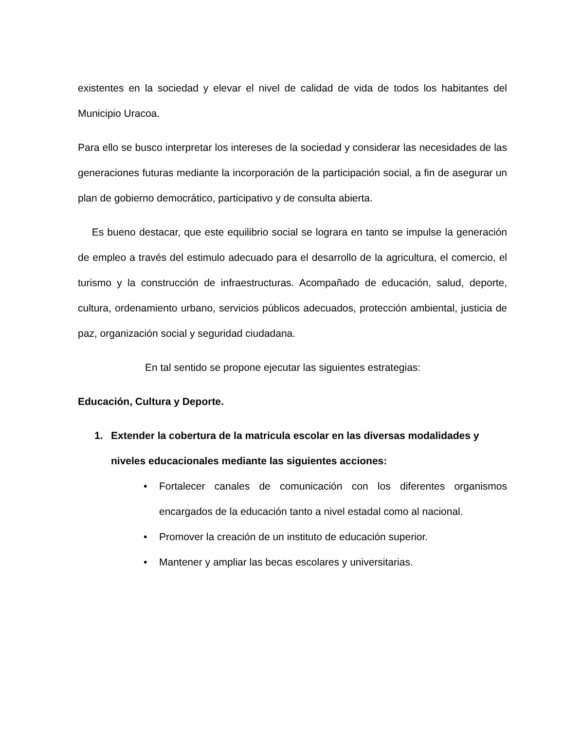existentes en la sociedad y elevar el nivel de calidad de vida de todos los habitantes del Municipio Uracoa.
Para ello se busco interpretar los intereses de la sociedad y considerar las necesidades de las generaciones futuras mediante la incorporación de la participación social, a fin de asegurar un plan de gobierno democrático, participativo y de consulta abierta.
Es bueno destacar, que este equilibrio social se lograra en tanto se impulse la generación de empleo a través del estimulo adecuado para el desarrollo de la agricultura, el comercio, el turismo y la construcción de infraestructuras. Acompañado de educación, salud, deporte, cultura, ordenamiento urbano, servicios públicos adecuados, protección ambiental, justicia de paz, organización social y seguridad ciudadana.
En tal sentido se propone ejecutar las siguientes estrategias:
Educación, Cultura y Deporte.
1. Extender la cobertura de la matricula escolar en las diversas modalidades y niveles educacionales mediante las siguientes acciones:
• Fortalecer canales de comunicación con los diferentes organismos encargados de la educación tanto a nivel estadal como al nacional.
• Promover la creación de un instituto de educación superior.
• Mantener y ampliar las becas escolares y universitarias.